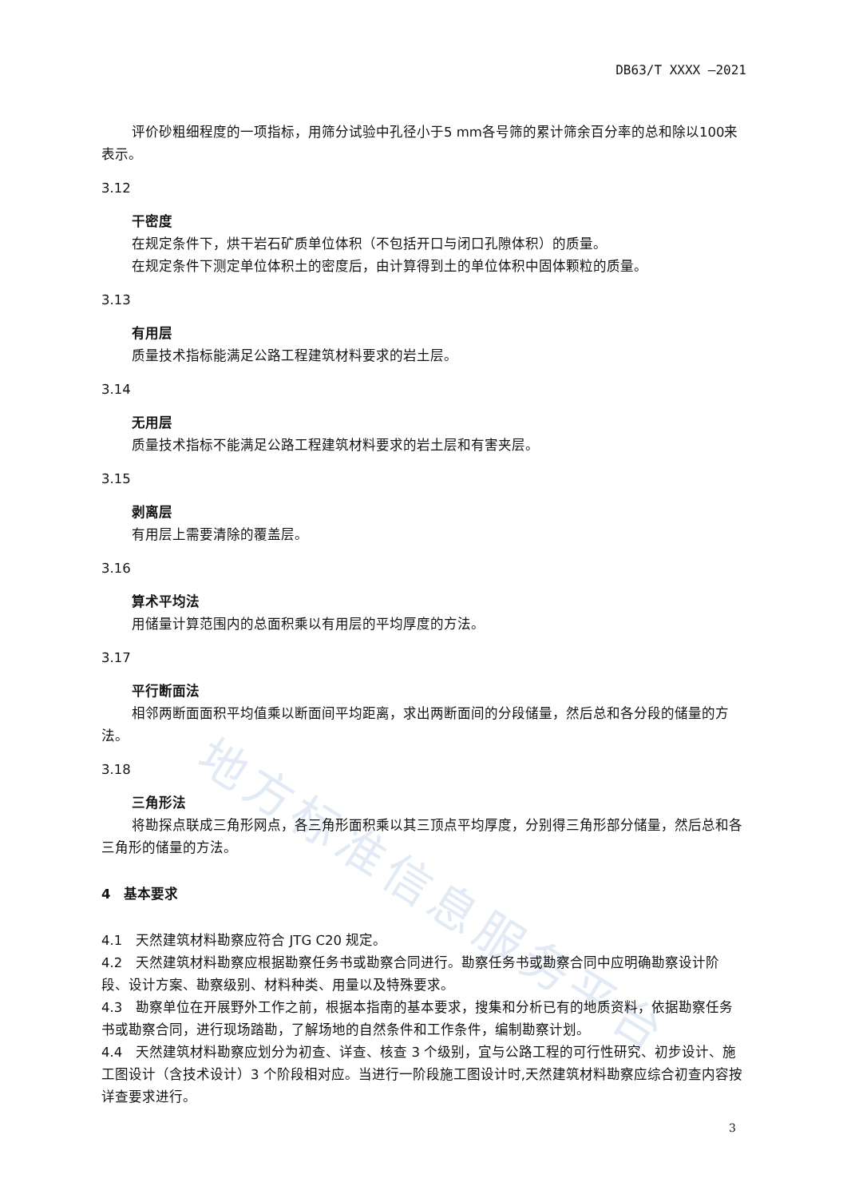DB63/T XXXX —2021
地方标准信息服务平台
评价砂粗细程度的一项指标，用筛分试验中孔径小于5 mm各号筛的累计筛余百分率的总和除以100来表示。
3.12
干密度
在规定条件下，烘干岩石矿质单位体积（不包括开口与闭口孔隙体积）的质量。
在规定条件下测定单位体积土的密度后，由计算得到土的单位体积中固体颗粒的质量。
3.13
有用层
质量技术指标能满足公路工程建筑材料要求的岩土层。
3.14
无用层
质量技术指标不能满足公路工程建筑材料要求的岩土层和有害夹层。
3.15
剥离层
有用层上需要清除的覆盖层。
3.16
算术平均法
用储量计算范围内的总面积乘以有用层的平均厚度的方法。
3.17
平行断面法
相邻两断面面积平均值乘以断面间平均距离，求出两断面间的分段储量，然后总和各分段的储量的方法。
3.18
三角形法
将勘探点联成三角形网点，各三角形面积乘以其三顶点平均厚度，分别得三角形部分储量，然后总和各三角形的储量的方法。
4　基本要求
4.1　天然建筑材料勘察应符合 JTG C20 规定。
4.2　天然建筑材料勘察应根据勘察任务书或勘察合同进行。勘察任务书或勘察合同中应明确勘察设计阶段、设计方案、勘察级别、材料种类、用量以及特殊要求。
4.3　勘察单位在开展野外工作之前，根据本指南的基本要求，搜集和分析已有的地质资料，依据勘察任务书或勘察合同，进行现场踏勘，了解场地的自然条件和工作条件，编制勘察计划。
4.4　天然建筑材料勘察应划分为初查、详查、核查 3 个级别，宜与公路工程的可行性研究、初步设计、施工图设计（含技术设计）3 个阶段相对应。当进行一阶段施工图设计时,天然建筑材料勘察应综合初查内容按详查要求进行。
3